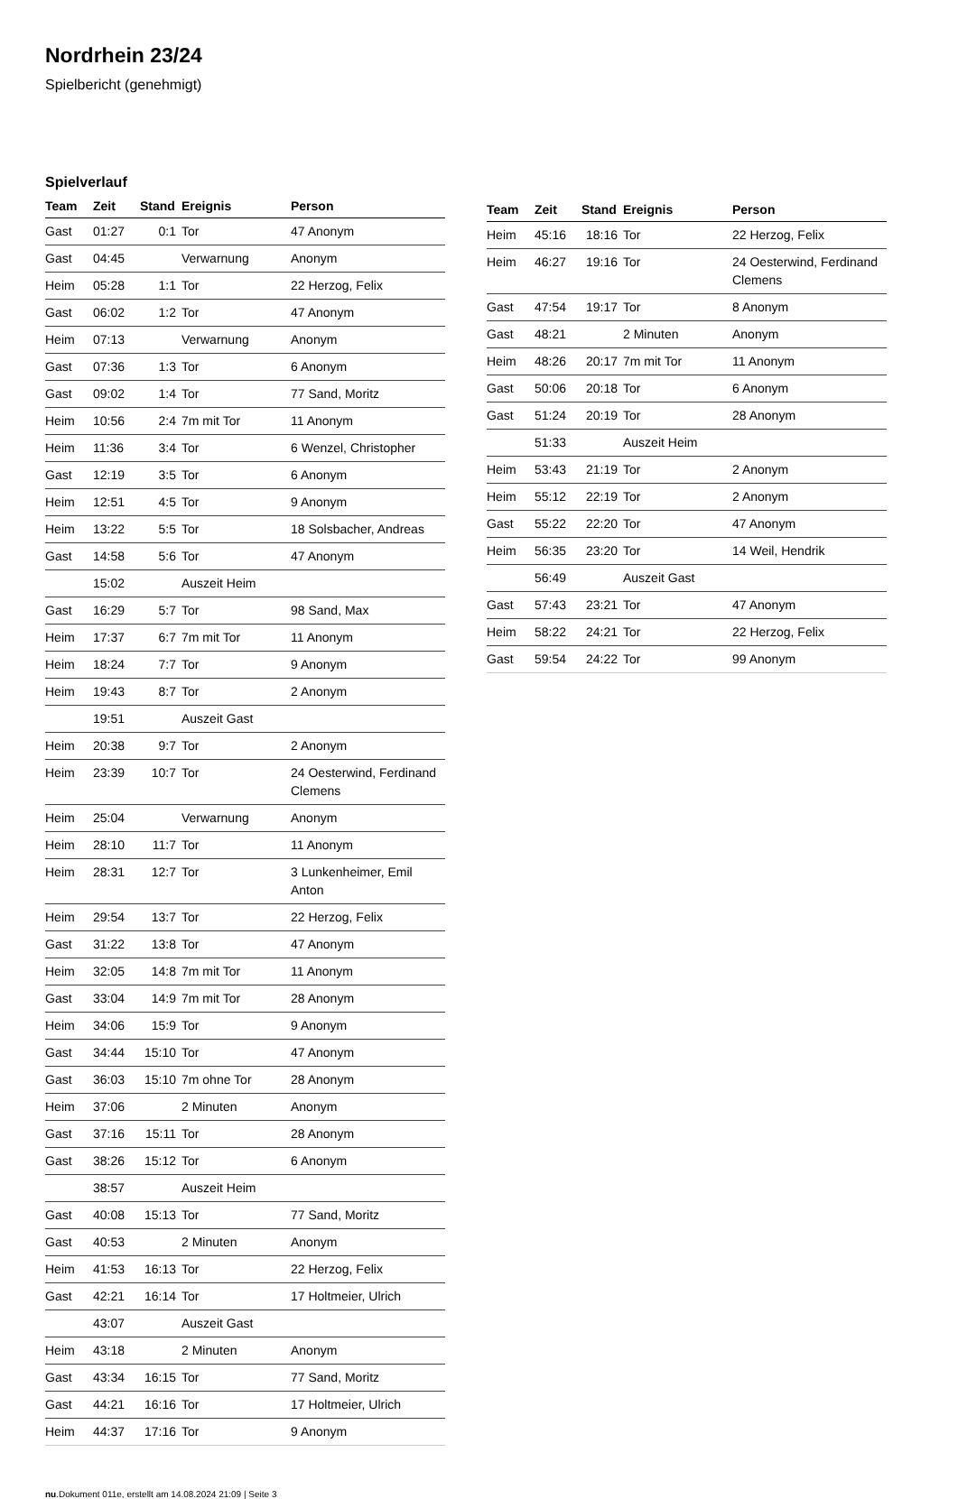Nordrhein 23/24
Spielbericht (genehmigt)
Spielverlauf
| Team | Zeit | Stand | Ereignis | Person |
| --- | --- | --- | --- | --- |
| Gast | 01:27 | 0:1 | Tor | 47 Anonym |
| Gast | 04:45 | | Verwarnung | Anonym |
| Heim | 05:28 | 1:1 | Tor | 22 Herzog, Felix |
| Gast | 06:02 | 1:2 | Tor | 47 Anonym |
| Heim | 07:13 | | Verwarnung | Anonym |
| Gast | 07:36 | 1:3 | Tor | 6 Anonym |
| Gast | 09:02 | 1:4 | Tor | 77 Sand, Moritz |
| Heim | 10:56 | 2:4 | 7m mit Tor | 11 Anonym |
| Heim | 11:36 | 3:4 | Tor | 6 Wenzel, Christopher |
| Gast | 12:19 | 3:5 | Tor | 6 Anonym |
| Heim | 12:51 | 4:5 | Tor | 9 Anonym |
| Heim | 13:22 | 5:5 | Tor | 18 Solsbacher, Andreas |
| Gast | 14:58 | 5:6 | Tor | 47 Anonym |
| | 15:02 | | Auszeit Heim | |
| Gast | 16:29 | 5:7 | Tor | 98 Sand, Max |
| Heim | 17:37 | 6:7 | 7m mit Tor | 11 Anonym |
| Heim | 18:24 | 7:7 | Tor | 9 Anonym |
| Heim | 19:43 | 8:7 | Tor | 2 Anonym |
| | 19:51 | | Auszeit Gast | |
| Heim | 20:38 | 9:7 | Tor | 2 Anonym |
| Heim | 23:39 | 10:7 | Tor | 24 Oesterwind, Ferdinand Clemens |
| Heim | 25:04 | | Verwarnung | Anonym |
| Heim | 28:10 | 11:7 | Tor | 11 Anonym |
| Heim | 28:31 | 12:7 | Tor | 3 Lunkenheimer, Emil Anton |
| Heim | 29:54 | 13:7 | Tor | 22 Herzog, Felix |
| Gast | 31:22 | 13:8 | Tor | 47 Anonym |
| Heim | 32:05 | 14:8 | 7m mit Tor | 11 Anonym |
| Gast | 33:04 | 14:9 | 7m mit Tor | 28 Anonym |
| Heim | 34:06 | 15:9 | Tor | 9 Anonym |
| Gast | 34:44 | 15:10 | Tor | 47 Anonym |
| Gast | 36:03 | 15:10 | 7m ohne Tor | 28 Anonym |
| Heim | 37:06 | | 2 Minuten | Anonym |
| Gast | 37:16 | 15:11 | Tor | 28 Anonym |
| Gast | 38:26 | 15:12 | Tor | 6 Anonym |
| | 38:57 | | Auszeit Heim | |
| Gast | 40:08 | 15:13 | Tor | 77 Sand, Moritz |
| Gast | 40:53 | | 2 Minuten | Anonym |
| Heim | 41:53 | 16:13 | Tor | 22 Herzog, Felix |
| Gast | 42:21 | 16:14 | Tor | 17 Holtmeier, Ulrich |
| | 43:07 | | Auszeit Gast | |
| Heim | 43:18 | | 2 Minuten | Anonym |
| Gast | 43:34 | 16:15 | Tor | 77 Sand, Moritz |
| Gast | 44:21 | 16:16 | Tor | 17 Holtmeier, Ulrich |
| Heim | 44:37 | 17:16 | Tor | 9 Anonym |
| Team | Zeit | Stand | Ereignis | Person |
| --- | --- | --- | --- | --- |
| Heim | 45:16 | 18:16 | Tor | 22 Herzog, Felix |
| Heim | 46:27 | 19:16 | Tor | 24 Oesterwind, Ferdinand Clemens |
| Gast | 47:54 | 19:17 | Tor | 8 Anonym |
| Gast | 48:21 | | 2 Minuten | Anonym |
| Heim | 48:26 | 20:17 | 7m mit Tor | 11 Anonym |
| Gast | 50:06 | 20:18 | Tor | 6 Anonym |
| Gast | 51:24 | 20:19 | Tor | 28 Anonym |
| | 51:33 | | Auszeit Heim | |
| Heim | 53:43 | 21:19 | Tor | 2 Anonym |
| Heim | 55:12 | 22:19 | Tor | 2 Anonym |
| Gast | 55:22 | 22:20 | Tor | 47 Anonym |
| Heim | 56:35 | 23:20 | Tor | 14 Weil, Hendrik |
| | 56:49 | | Auszeit Gast | |
| Gast | 57:43 | 23:21 | Tor | 47 Anonym |
| Heim | 58:22 | 24:21 | Tor | 22 Herzog, Felix |
| Gast | 59:54 | 24:22 | Tor | 99 Anonym |
nu.Dokument 011e, erstellt am 14.08.2024 21:09 | Seite 3